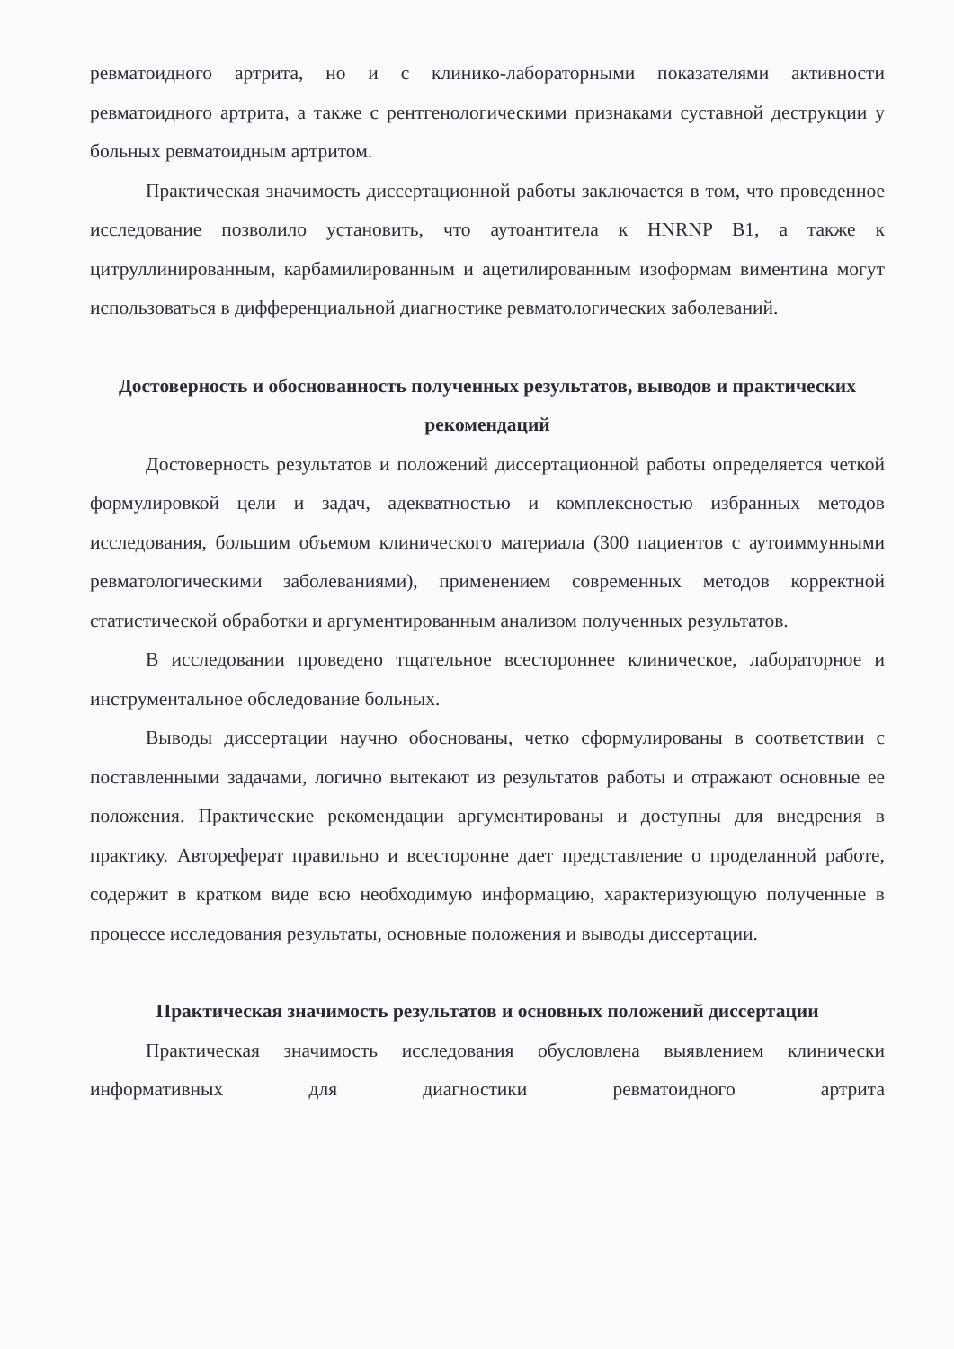ревматоидного артрита, но и с клинико-лабораторными показателями активности ревматоидного артрита, а также с рентгенологическими признаками суставной деструкции у больных ревматоидным артритом.
Практическая значимость диссертационной работы заключается в том, что проведенное исследование позволило установить, что аутоантитела к HNRNP B1, а также к цитруллинированным, карбамилированным и ацетилированным изоформам виментина могут использоваться в дифференциальной диагностике ревматологических заболеваний.
Достоверность и обоснованность полученных результатов, выводов и практических рекомендаций
Достоверность результатов и положений диссертационной работы определяется четкой формулировкой цели и задач, адекватностью и комплексностью избранных методов исследования, большим объемом клинического материала (300 пациентов с аутоиммунными ревматологическими заболеваниями), применением современных методов корректной статистической обработки и аргументированным анализом полученных результатов.
В исследовании проведено тщательное всестороннее клиническое, лабораторное и инструментальное обследование больных.
Выводы диссертации научно обоснованы, четко сформулированы в соответствии с поставленными задачами, логично вытекают из результатов работы и отражают основные ее положения. Практические рекомендации аргументированы и доступны для внедрения в практику. Автореферат правильно и всесторонне дает представление о проделанной работе, содержит в кратком виде всю необходимую информацию, характеризующую полученные в процессе исследования результаты, основные положения и выводы диссертации.
Практическая значимость результатов и основных положений диссертации
Практическая значимость исследования обусловлена выявлением клинически информативных для диагностики ревматоидного артрита